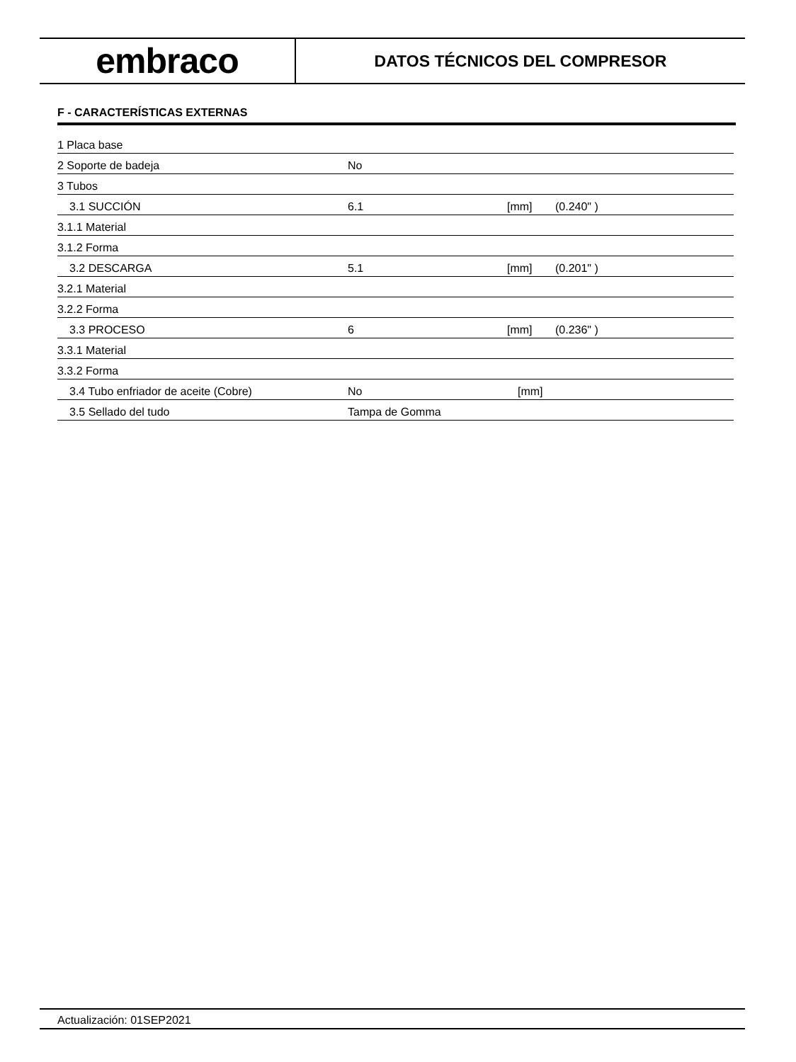embraco
DATOS TÉCNICOS DEL COMPRESOR
F - CARACTERÍSTICAS EXTERNAS
| 1 Placa base | | | |
| 2 Soporte de badeja | No | | |
| 3 Tubos | | | |
| 3.1 SUCCIÓN | 6.1 | [mm] | (0.240" ) |
| 3.1.1 Material | | | |
| 3.1.2 Forma | | | |
| 3.2 DESCARGA | 5.1 | [mm] | (0.201" ) |
| 3.2.1 Material | | | |
| 3.2.2 Forma | | | |
| 3.3 PROCESO | 6 | [mm] | (0.236" ) |
| 3.3.1 Material | | | |
| 3.3.2 Forma | | | |
| 3.4 Tubo enfriador de aceite (Cobre) | No | [mm] | |
| 3.5 Sellado del tudo | Tampa de Gomma | | |
Actualización: 01SEP2021